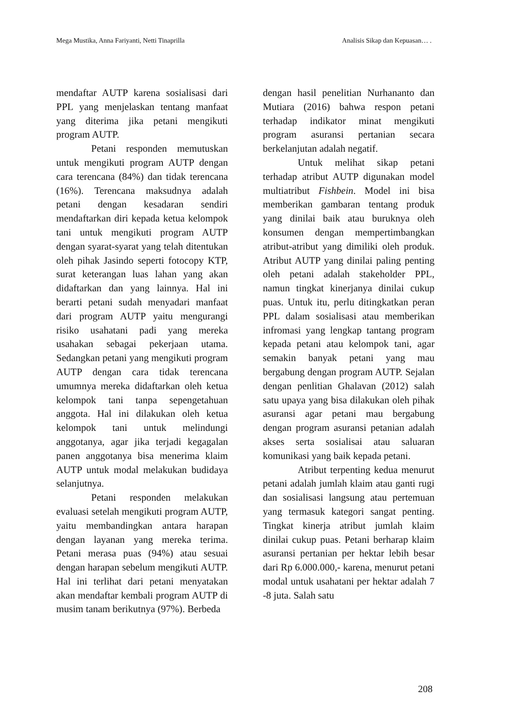Mega Mustika, Anna Fariyanti, Netti Tinaprilla Analisis Sikap dan Kepuasan… .
mendaftar AUTP karena sosialisasi dari PPL yang menjelaskan tentang manfaat yang diterima jika petani mengikuti program AUTP.
Petani responden memutuskan untuk mengikuti program AUTP dengan cara terencana (84%) dan tidak terencana (16%). Terencana maksudnya adalah petani dengan kesadaran sendiri mendaftarkan diri kepada ketua kelompok tani untuk mengikuti program AUTP dengan syarat-syarat yang telah ditentukan oleh pihak Jasindo seperti fotocopy KTP, surat keterangan luas lahan yang akan didaftarkan dan yang lainnya. Hal ini berarti petani sudah menyadari manfaat dari program AUTP yaitu mengurangi risiko usahatani padi yang mereka usahakan sebagai pekerjaan utama. Sedangkan petani yang mengikuti program AUTP dengan cara tidak terencana umumnya mereka didaftarkan oleh ketua kelompok tani tanpa sepengetahuan anggota. Hal ini dilakukan oleh ketua kelompok tani untuk melindungi anggotanya, agar jika terjadi kegagalan panen anggotanya bisa menerima klaim AUTP untuk modal melakukan budidaya selanjutnya.
Petani responden melakukan evaluasi setelah mengikuti program AUTP, yaitu membandingkan antara harapan dengan layanan yang mereka terima. Petani merasa puas (94%) atau sesuai dengan harapan sebelum mengikuti AUTP. Hal ini terlihat dari petani menyatakan akan mendaftar kembali program AUTP di musim tanam berikutnya (97%). Berbeda
dengan hasil penelitian Nurhananto dan Mutiara (2016) bahwa respon petani terhadap indikator minat mengikuti program asuransi pertanian secara berkelanjutan adalah negatif.
Untuk melihat sikap petani terhadap atribut AUTP digunakan model multiatribut Fishbein. Model ini bisa memberikan gambaran tentang produk yang dinilai baik atau buruknya oleh konsumen dengan mempertimbangkan atribut-atribut yang dimiliki oleh produk. Atribut AUTP yang dinilai paling penting oleh petani adalah stakeholder PPL, namun tingkat kinerjanya dinilai cukup puas. Untuk itu, perlu ditingkatkan peran PPL dalam sosialisasi atau memberikan infromasi yang lengkap tantang program kepada petani atau kelompok tani, agar semakin banyak petani yang mau bergabung dengan program AUTP. Sejalan dengan penlitian Ghalavan (2012) salah satu upaya yang bisa dilakukan oleh pihak asuransi agar petani mau bergabung dengan program asuransi petanian adalah akses serta sosialisai atau saluaran komunikasi yang baik kepada petani.
Atribut terpenting kedua menurut petani adalah jumlah klaim atau ganti rugi dan sosialisasi langsung atau pertemuan yang termasuk kategori sangat penting. Tingkat kinerja atribut jumlah klaim dinilai cukup puas. Petani berharap klaim asuransi pertanian per hektar lebih besar dari Rp 6.000.000,- karena, menurut petani modal untuk usahatani per hektar adalah 7 -8 juta. Salah satu
208